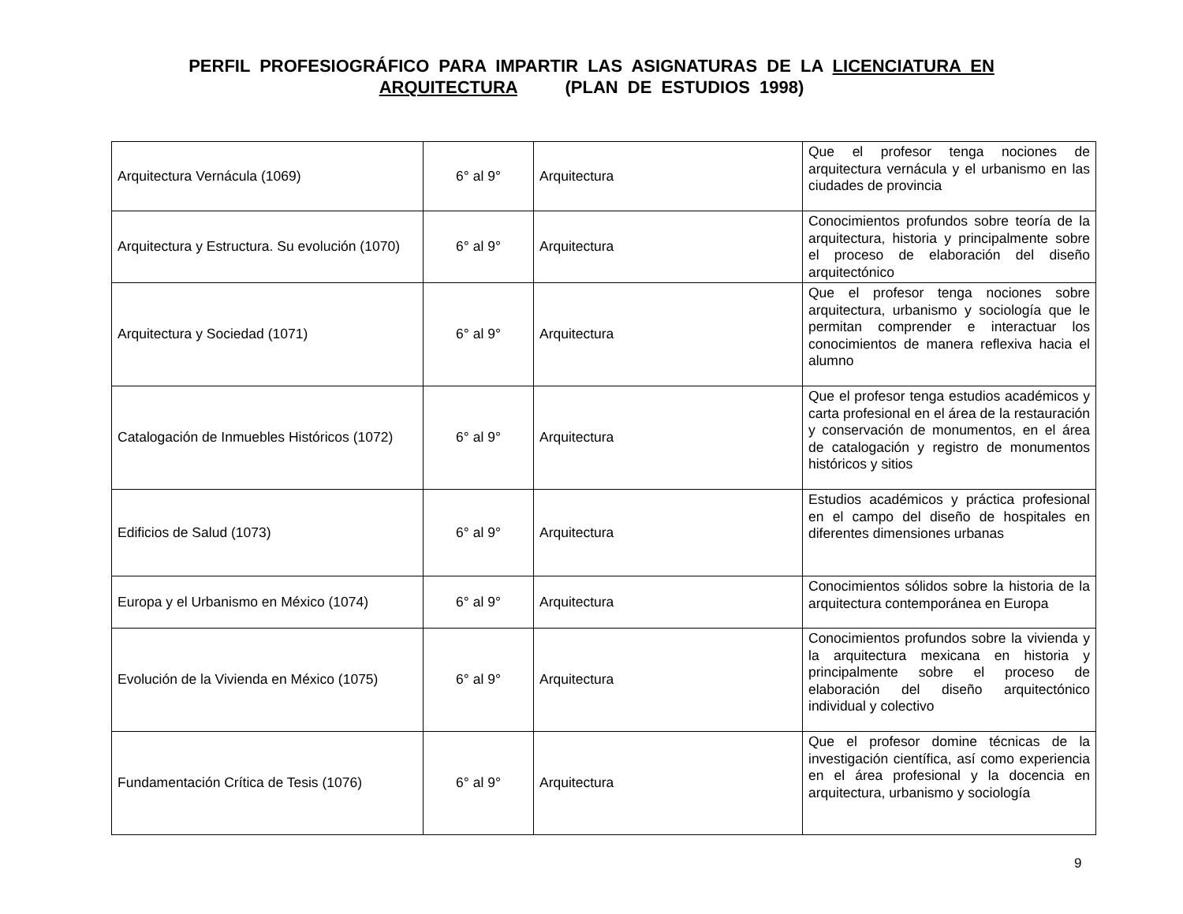PERFIL PROFESIOGRÁFICO PARA IMPARTIR LAS ASIGNATURAS DE LA LICENCIATURA EN ARQUITECTURA (PLAN DE ESTUDIOS 1998)
| Arquitectura Vernácula (1069) | 6° al 9° | Arquitectura | Que el profesor tenga nociones de arquitectura vernácula y el urbanismo en las ciudades de provincia |
| Arquitectura y Estructura. Su evolución (1070) | 6° al 9° | Arquitectura | Conocimientos profundos sobre teoría de la arquitectura, historia y principalmente sobre el proceso de elaboración del diseño arquitectónico |
| Arquitectura y Sociedad (1071) | 6° al 9° | Arquitectura | Que el profesor tenga nociones sobre arquitectura, urbanismo y sociología que le permitan comprender e interactuar los conocimientos de manera reflexiva hacia el alumno |
| Catalogación de Inmuebles Históricos (1072) | 6° al 9° | Arquitectura | Que el profesor tenga estudios académicos y carta profesional en el área de la restauración y conservación de monumentos, en el área de catalogación y registro de monumentos históricos y sitios |
| Edificios de Salud (1073) | 6° al 9° | Arquitectura | Estudios académicos y práctica profesional en el campo del diseño de hospitales en diferentes dimensiones urbanas |
| Europa y el Urbanismo en México (1074) | 6° al 9° | Arquitectura | Conocimientos sólidos sobre la historia de la arquitectura contemporánea en Europa |
| Evolución de la Vivienda en México (1075) | 6° al 9° | Arquitectura | Conocimientos profundos sobre la vivienda y la arquitectura mexicana en historia y principalmente sobre el proceso de elaboración del diseño arquitectónico individual y colectivo |
| Fundamentación Crítica de Tesis (1076) | 6° al 9° | Arquitectura | Que el profesor domine técnicas de la investigación científica, así como experiencia en el área profesional y la docencia en arquitectura, urbanismo y sociología |
9